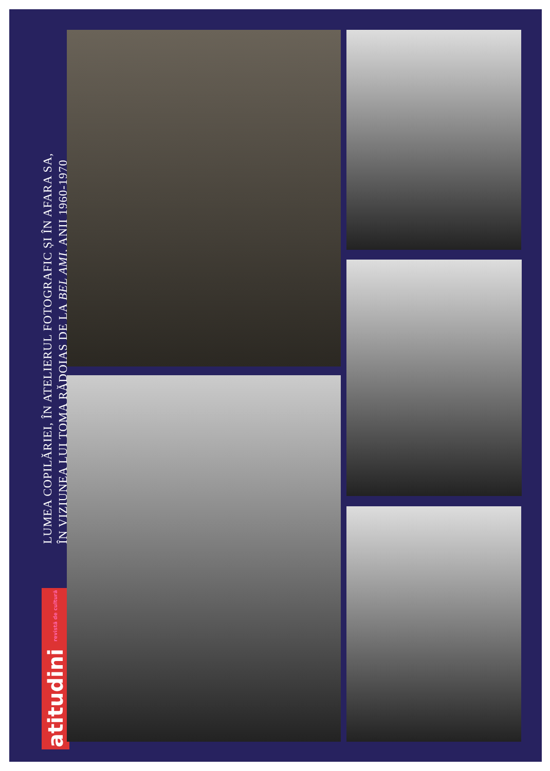LUMEA COPILĂRIEI, ÎN ATELIERUL FOTOGRAFIC ȘI ÎN AFARA SA,
ÎN VIZIUNEA LUI TOMA RĂDOIAȘ DE LA BEL AMI, ANII 1960-1970
atitudini revistă de cultură